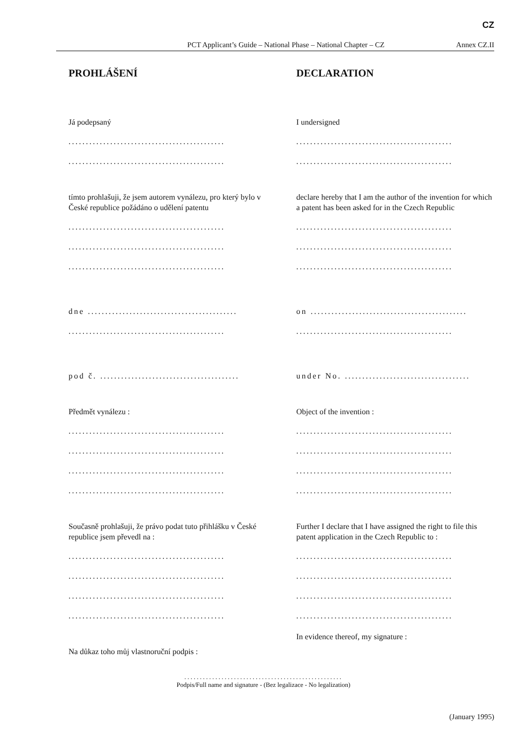CZ
PCT Applicant’s Guide – National Phase – National Chapter – CZ Annex CZ.II
PROHLÁŠENÍ
Já podepsaný
.............................................
.............................................
tímto prohlašuji, že jsem autorem vynálezu, pro který bylo v České republice požádáno o udělení patentu
.............................................
.............................................
.............................................
dne ...........................................
.............................................
pod č. ........................................
Předmět vynálezu :
.............................................
.............................................
.............................................
.............................................
Současně prohlašuji, že právo podat tuto přihlášku v České republice jsem převedl na :
.............................................
.............................................
.............................................
.............................................
Na důkaz toho můj vlastnoruční podpis :
DECLARATION
I undersigned
.............................................
.............................................
declare hereby that I am the author of the invention for which a patent has been asked for in the Czech Republic
.............................................
.............................................
.............................................
on .............................................
.............................................
under No. ....................................
Object of the invention :
.............................................
.............................................
.............................................
.............................................
Further I declare that I have assigned the right to file this patent application in the Czech Republic to :
.............................................
.............................................
.............................................
.............................................
In evidence thereof, my signature :
...................................................
Podpis/Full name and signature - (Bez legalizace - No legalization)
(January 1995)